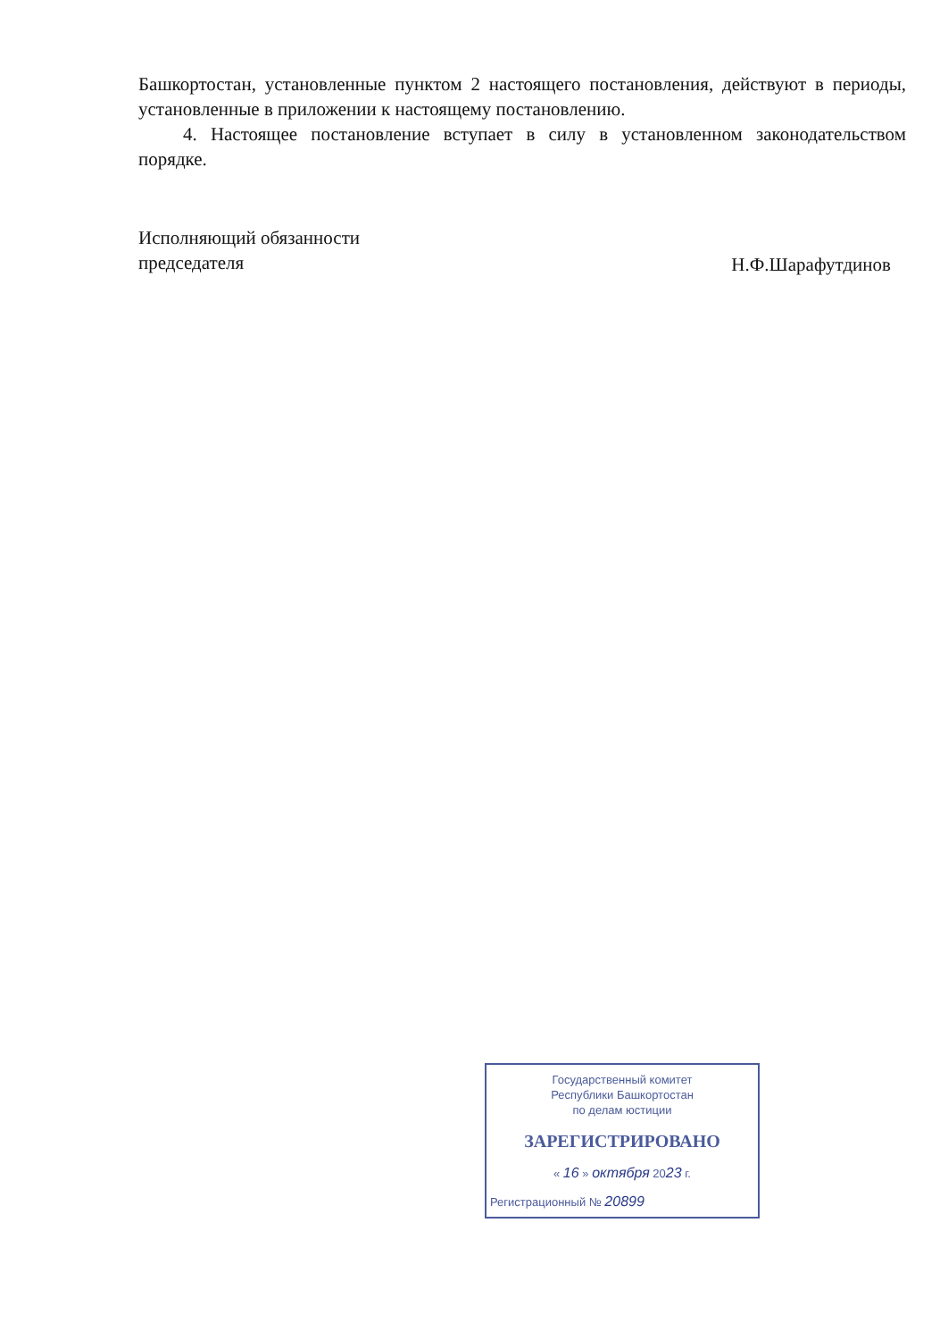Башкортостан, установленные пунктом 2 настоящего постановления, действуют в периоды, установленные в приложении к настоящему постановлению.
4. Настоящее постановление вступает в силу в установленном законодательством порядке.
Исполняющий обязанности
председателя
Н.Ф.Шарафутдинов
Государственный комитет
Республики Башкортостан
по делам юстиции
ЗАРЕГИСТРИРОВАНО
« 16 » октября 2023 г.
Регистрационный № 20899